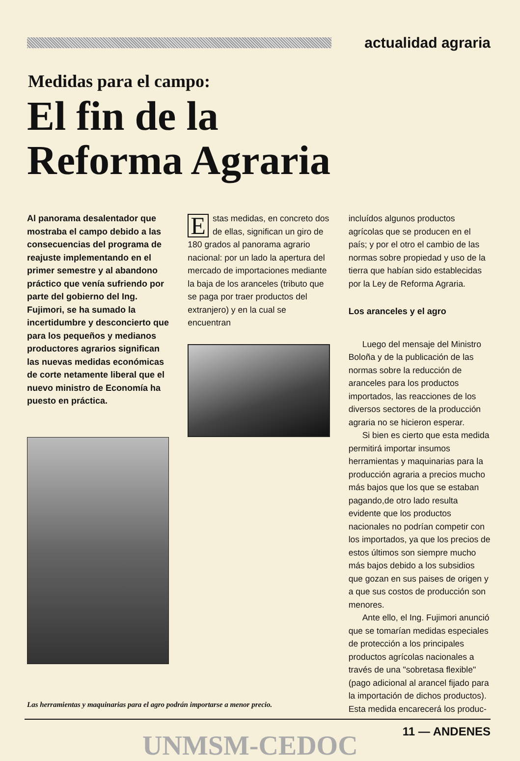actualidad agraria
Medidas para el campo:
El fin de la
Reforma Agraria
Al panorama desalentador que mostraba el campo debido a las consecuencias del programa de reajuste implementando en el primer semestre y al abandono práctico que venía sufriendo por parte del gobierno del Ing. Fujimori, se ha sumado la incertidumbre y desconcierto que para los pequeños y medianos productores agrarios significan las nuevas medidas económicas de corte netamente liberal que el nuevo ministro de Economía ha puesto en práctica.
Estas medidas, en concreto dos de ellas, significan un giro de 180 grados al panorama agrario nacional: por un lado la apertura del mercado de importaciones mediante la baja de los aranceles (tributo que se paga por traer productos del extranjero) y en la cual se encuentran
incluídos algunos productos agrícolas que se producen en el país; y por el otro el cambio de las normas sobre propiedad y uso de la tierra que habían sido establecidas por la Ley de Reforma Agraria.
Los aranceles y el agro
Luego del mensaje del Ministro Boloña y de la publicación de las normas sobre la reducción de aranceles para los productos importados, las reacciones de los diversos sectores de la producción agraria no se hicieron esperar.
Si bien es cierto que esta medida permitirá importar insumos herramientas y maquinarias para la producción agraria a precios mucho más bajos que los que se estaban pagando,de otro lado resulta evidente que los productos nacionales no podrían competir con los importados, ya que los precios de estos últimos son siempre mucho más bajos debido a los subsidios que gozan en sus paises de origen y a que sus costos de producción son menores.
Ante ello, el Ing. Fujimori anunció que se tomarían medidas especiales de protección a los principales productos agrícolas nacionales a través de una "sobretasa flexible" (pago adicional al arancel fijado para la importación de dichos productos). Esta medida encarecerá los produc-
Las herramientas y maquinarias para el agro podrán importarse a menor precio.
UNMSM-CEDOC
11 — ANDENES